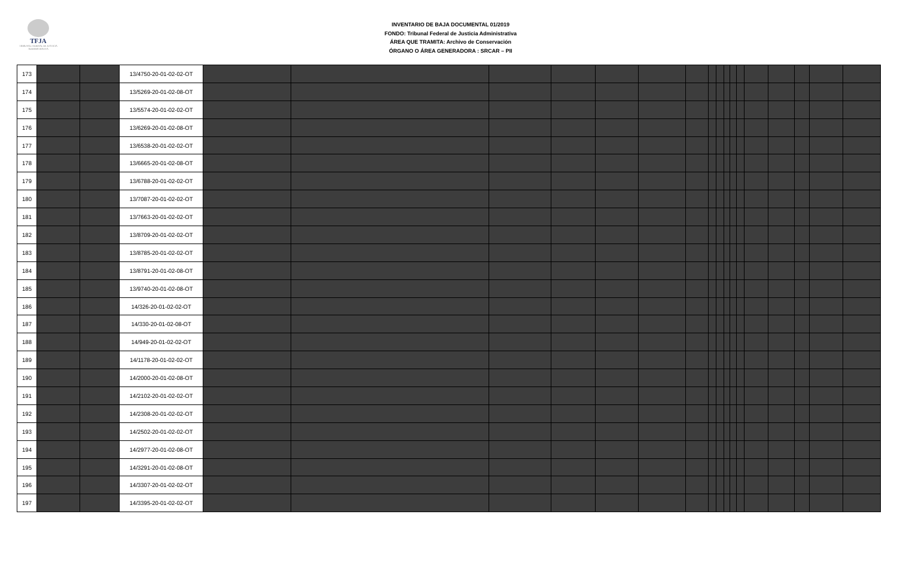TFJA
TRIBUNAL FEDERAL DE JUSTICIA ADMINISTRATIVA
INVENTARIO DE BAJA DOCUMENTAL 01/2019
FONDO: Tribunal Federal de Justicia Administrativa
ÁREA QUE TRAMITA: Archivo de Conservación
ÓRGANO O ÁREA GENERADORA : SRCAR – PII
| 173 | | | 13/4750-20-01-02-02-OT | | | | | | | | | | | | | | | | | |
| 174 | | | 13/5269-20-01-02-08-OT | | | | | | | | | | | | | | | | | |
| 175 | | | 13/5574-20-01-02-02-OT | | | | | | | | | | | | | | | | | |
| 176 | | | 13/6269-20-01-02-08-OT | | | | | | | | | | | | | | | | | |
| 177 | | | 13/6538-20-01-02-02-OT | | | | | | | | | | | | | | | | | |
| 178 | | | 13/6665-20-01-02-08-OT | | | | | | | | | | | | | | | | | |
| 179 | | | 13/6788-20-01-02-02-OT | | | | | | | | | | | | | | | | | |
| 180 | | | 13/7087-20-01-02-02-OT | | | | | | | | | | | | | | | | | |
| 181 | | | 13/7663-20-01-02-02-OT | | | | | | | | | | | | | | | | | |
| 182 | | | 13/8709-20-01-02-02-OT | | | | | | | | | | | | | | | | | |
| 183 | | | 13/8785-20-01-02-02-OT | | | | | | | | | | | | | | | | | |
| 184 | | | 13/8791-20-01-02-08-OT | | | | | | | | | | | | | | | | | |
| 185 | | | 13/9740-20-01-02-08-OT | | | | | | | | | | | | | | | | | |
| 186 | | | 14/326-20-01-02-02-OT | | | | | | | | | | | | | | | | | |
| 187 | | | 14/330-20-01-02-08-OT | | | | | | | | | | | | | | | | | |
| 188 | | | 14/949-20-01-02-02-OT | | | | | | | | | | | | | | | | | |
| 189 | | | 14/1178-20-01-02-02-OT | | | | | | | | | | | | | | | | | |
| 190 | | | 14/2000-20-01-02-08-OT | | | | | | | | | | | | | | | | | |
| 191 | | | 14/2102-20-01-02-02-OT | | | | | | | | | | | | | | | | | |
| 192 | | | 14/2308-20-01-02-02-OT | | | | | | | | | | | | | | | | | |
| 193 | | | 14/2502-20-01-02-02-OT | | | | | | | | | | | | | | | | | |
| 194 | | | 14/2977-20-01-02-08-OT | | | | | | | | | | | | | | | | | |
| 195 | | | 14/3291-20-01-02-08-OT | | | | | | | | | | | | | | | | | |
| 196 | | | 14/3307-20-01-02-02-OT | | | | | | | | | | | | | | | | | |
| 197 | | | 14/3395-20-01-02-02-OT | | | | | | | | | | | | | | | | | |